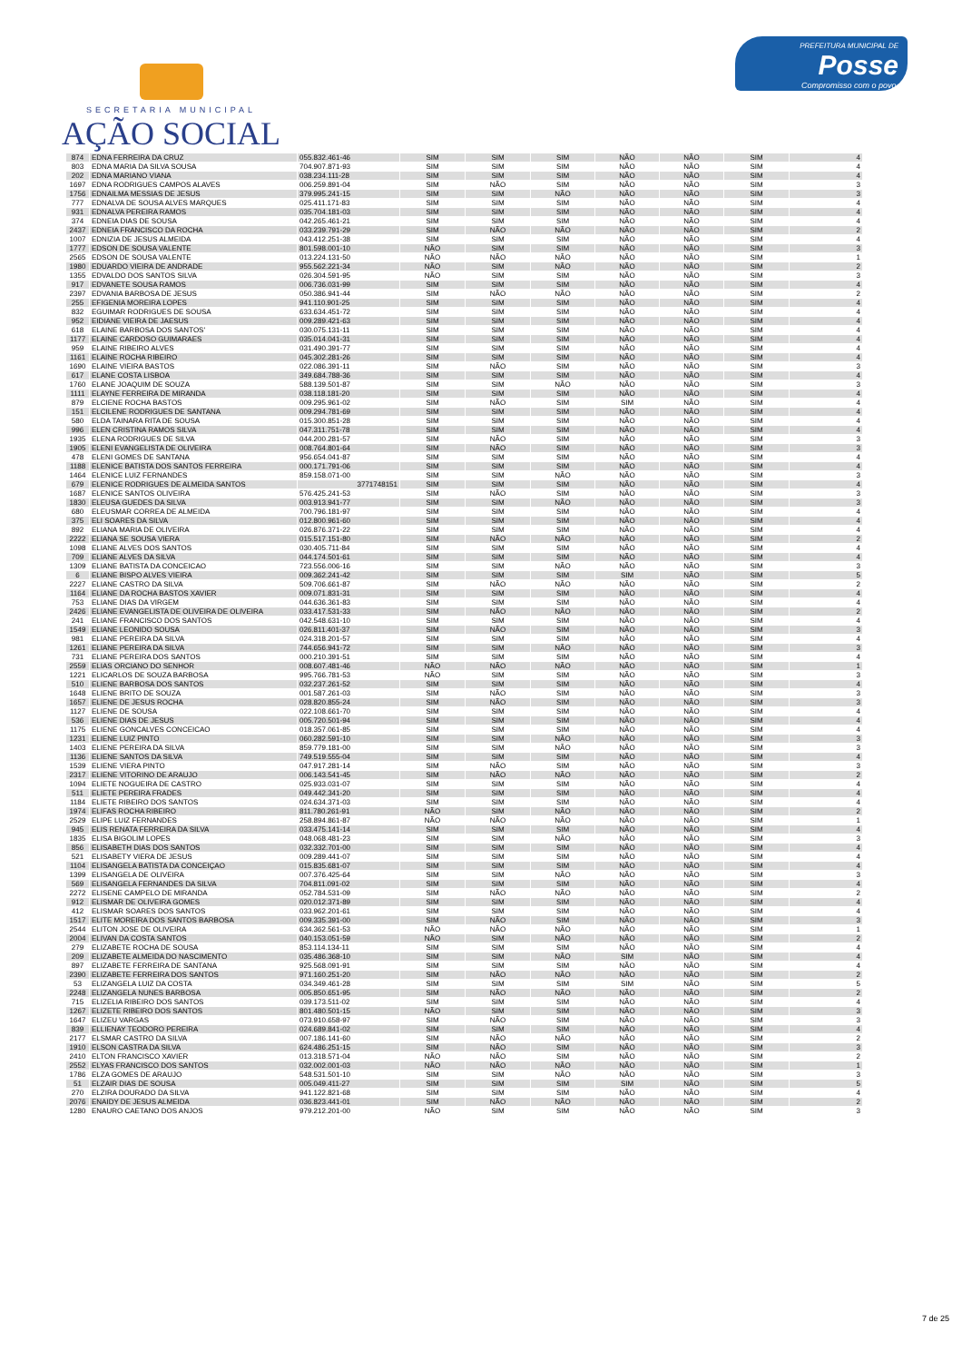SECRETARIA MUNICIPAL
AÇÃO SOCIAL
PREFEITURA MUNICIPAL DE
Posse
Compromisso com o povo.
| 874 | EDNA FERREIRA DA CRUZ | 055.832.461-46 | SIM | SIM | SIM | NÃO | NÃO | SIM | 4 |
| 803 | EDNA MARIA DA SILVA SOUSA | 704.907.871-93 | SIM | SIM | SIM | NÃO | NÃO | SIM | 4 |
| 202 | EDNA MARIANO VIANA | 038.234.111-28 | SIM | SIM | SIM | NÃO | NÃO | SIM | 4 |
| 1697 | EDNA RODRIGUES CAMPOS ALAVES | 006.259.891-04 | SIM | NÃO | SIM | NÃO | NÃO | SIM | 3 |
| 1756 | EDNAILMA MESSIAS DE JESUS | 379.995.241-15 | SIM | SIM | NÃO | NÃO | NÃO | SIM | 3 |
| 777 | EDNALVA DE SOUSA ALVES MARQUES | 025.411.171-83 | SIM | SIM | SIM | NÃO | NÃO | SIM | 4 |
| 931 | EDNALVA PEREIRA RAMOS | 035.704.181-03 | SIM | SIM | SIM | NÃO | NÃO | SIM | 4 |
| 374 | EDNEIA DIAS DE SOUSA | 042.265.461-21 | SIM | SIM | SIM | NÃO | NÃO | SIM | 4 |
| 2437 | EDNEIA FRANCISCO DA ROCHA | 033.239.791-29 | SIM | NÃO | NÃO | NÃO | NÃO | SIM | 2 |
| 1007 | EDNIZIA DE JESUS ALMEIDA | 043.412.251-38 | SIM | SIM | SIM | NÃO | NÃO | SIM | 4 |
| 1777 | EDSON DE SOUSA VALENTE | 801.598.001-10 | NÃO | SIM | SIM | NÃO | NÃO | SIM | 3 |
| 2565 | EDSON DE SOUSA VALENTE | 013.224.131-50 | NÃO | NÃO | NÃO | NÃO | NÃO | SIM | 1 |
| 1980 | EDUARDO VIEIRA DE ANDRADE | 955.562.221-34 | NÃO | SIM | NÃO | NÃO | NÃO | SIM | 2 |
| 1355 | EDVALDO DOS SANTOS SILVA | 026.304.591-95 | NÃO | SIM | SIM | NÃO | NÃO | SIM | 3 |
| 917 | EDVANETE SOUSA RAMOS | 006.736.031-99 | SIM | SIM | SIM | NÃO | NÃO | SIM | 4 |
| 2397 | EDVANIA BARBOSA DE JESUS | 050.386.941-44 | SIM | NÃO | NÃO | NÃO | NÃO | SIM | 2 |
| 255 | EFIGENIA MOREIRA LOPES | 941.110.901-25 | SIM | SIM | SIM | NÃO | NÃO | SIM | 4 |
| 832 | EGUIMAR RODRIGUES DE SOUSA | 633.634.451-72 | SIM | SIM | SIM | NÃO | NÃO | SIM | 4 |
| 952 | EIDIANE VIEIRA DE JAESUS | 009.289.421-63 | SIM | SIM | SIM | NÃO | NÃO | SIM | 4 |
| 618 | ELAINE BARBOSA DOS SANTOS' | 030.075.131-11 | SIM | SIM | SIM | NÃO | NÃO | SIM | 4 |
| 1177 | ELAINE CARDOSO GUIMARAES | 035.014.041-31 | SIM | SIM | SIM | NÃO | NÃO | SIM | 4 |
| 959 | ELAINE RIBEIRO ALVES | 031.490.391-77 | SIM | SIM | SIM | NÃO | NÃO | SIM | 4 |
| 1161 | ELAINE ROCHA RIBEIRO | 045.302.281-26 | SIM | SIM | SIM | NÃO | NÃO | SIM | 4 |
| 1690 | ELAINE VIEIRA BASTOS | 022.086.391-11 | SIM | NÃO | SIM | NÃO | NÃO | SIM | 3 |
| 617 | ELANE COSTA LISBOA | 349.684.788-36 | SIM | SIM | SIM | NÃO | NÃO | SIM | 4 |
| 1760 | ELANE JOAQUIM DE SOUZA | 588.139.501-87 | SIM | SIM | NÃO | NÃO | NÃO | SIM | 3 |
| 1111 | ELAYNE FERREIRA DE MIRANDA | 038.118.181-20 | SIM | SIM | SIM | NÃO | NÃO | SIM | 4 |
| 879 | ELCIENE ROCHA BASTOS | 009.295.961-02 | SIM | NÃO | SIM | SIM | NÃO | SIM | 4 |
| 151 | ELCILENE RODRIGUES DE SANTANA | 009.294.781-69 | SIM | SIM | SIM | NÃO | NÃO | SIM | 4 |
| 580 | ELDA TAINARA RITA DE SOUSA | 015.300.851-28 | SIM | SIM | SIM | NÃO | NÃO | SIM | 4 |
| 996 | ELEN CRISTINA RAMOS SILVA | 047.311.751-78 | SIM | SIM | SIM | NÃO | NÃO | SIM | 4 |
| 1935 | ELENA RODRIGUES DE SILVA | 044.200.281-57 | SIM | NÃO | SIM | NÃO | NÃO | SIM | 3 |
| 1905 | ELENI EVANGELISTA DE OLIVEIRA | 008.764.801-64 | SIM | NÃO | SIM | NÃO | NÃO | SIM | 3 |
| 478 | ELENI GOMES DE SANTANA | 956.654.041-87 | SIM | SIM | SIM | NÃO | NÃO | SIM | 4 |
| 1188 | ELENICE BATISTA DOS SANTOS FERREIRA | 000.171.791-06 | SIM | SIM | SIM | NÃO | NÃO | SIM | 4 |
| 1464 | ELENICE LUIZ FERNANDES | 859.158.071-00 | SIM | SIM | NÃO | NÃO | NÃO | SIM | 3 |
| 679 | ELENICE RODRIGUES DE ALMEIDA SANTOS | 3771748151 | SIM | SIM | SIM | NÃO | NÃO | SIM | 4 |
| 1687 | ELENICE SANTOS OLIVEIRA | 576.425.241-53 | SIM | NÃO | SIM | NÃO | NÃO | SIM | 3 |
| 1830 | ELEUSA GUEDES DA SILVA | 003.913.941-77 | SIM | SIM | NÃO | NÃO | NÃO | SIM | 3 |
| 680 | ELEUSMAR CORREA DE ALMEIDA | 700.796.181-97 | SIM | SIM | SIM | NÃO | NÃO | SIM | 4 |
| 375 | ELI SOARES DA SILVA | 012.800.961-60 | SIM | SIM | SIM | NÃO | NÃO | SIM | 4 |
| 892 | ELIANA MARIA DE OLIVEIRA | 026.876.371-22 | SIM | SIM | SIM | NÃO | NÃO | SIM | 4 |
| 2222 | ELIANA SE SOUSA VIERA | 015.517.151-80 | SIM | NÃO | NÃO | NÃO | NÃO | SIM | 2 |
| 1098 | ELIANE ALVES DOS SANTOS | 030.405.711-84 | SIM | SIM | SIM | NÃO | NÃO | SIM | 4 |
| 709 | ELIANE ALVES DA SILVA | 044.174.501-61 | SIM | SIM | SIM | NÃO | NÃO | SIM | 4 |
| 1309 | ELIANE BATISTA DA CONCEICAO | 723.556.006-16 | SIM | SIM | NÃO | NÃO | NÃO | SIM | 3 |
| 6 | ELIANE BISPO ALVES VIEIRA | 009.362.241-42 | SIM | SIM | SIM | SIM | NÃO | SIM | 5 |
| 2227 | ELIANE CASTRO DA SILVA | 509.706.661-87 | SIM | NÃO | NÃO | NÃO | NÃO | SIM | 2 |
| 1164 | ELIANE DA ROCHA BASTOS XAVIER | 009.071.831-31 | SIM | SIM | SIM | NÃO | NÃO | SIM | 4 |
| 753 | ELIANE DIAS DA VIRGEM | 044.636.361-83 | SIM | SIM | SIM | NÃO | NÃO | SIM | 4 |
| 2426 | ELIANE EVANGELISTA DE OLIVEIRA DE OLIVEIRA | 033.417.531-33 | SIM | NÃO | NÃO | NÃO | NÃO | SIM | 2 |
| 241 | ELIANE FRANCISCO DOS SANTOS | 042.548.631-10 | SIM | SIM | SIM | NÃO | NÃO | SIM | 4 |
| 1549 | ELIANE LEONIDO SOUSA | 026.811.401-37 | SIM | NÃO | SIM | NÃO | NÃO | SIM | 3 |
| 981 | ELIANE PEREIRA DA SILVA | 024.318.201-57 | SIM | SIM | SIM | NÃO | NÃO | SIM | 4 |
| 1261 | ELIANE PEREIRA DA SILVA | 744.656.941-72 | SIM | SIM | NÃO | NÃO | NÃO | SIM | 3 |
| 731 | ELIANE PEREIRA DOS SANTOS | 000.210.391-51 | SIM | SIM | SIM | NÃO | NÃO | SIM | 4 |
| 2559 | ELIAS ORCIANO DO SENHOR | 008.607.481-46 | NÃO | NÃO | NÃO | NÃO | NÃO | SIM | 1 |
| 1221 | ELICARLOS DE SOUZA BARBOSA | 995.766.781-53 | NÃO | SIM | SIM | NÃO | NÃO | SIM | 3 |
| 510 | ELIENE BARBOSA DOS SANTOS | 032.237.261-52 | SIM | SIM | SIM | NÃO | NÃO | SIM | 4 |
| 1648 | ELIENE BRITO DE SOUZA | 001.587.261-03 | SIM | NÃO | SIM | NÃO | NÃO | SIM | 3 |
| 1657 | ELIENE DE JESUS ROCHA | 028.820.855-24 | SIM | NÃO | SIM | NÃO | NÃO | SIM | 3 |
| 1127 | ELIENE DE SOUSA | 022.108.661-70 | SIM | SIM | SIM | NÃO | NÃO | SIM | 4 |
| 536 | ELIENE DIAS DE JESUS | 005.720.501-94 | SIM | SIM | SIM | NÃO | NÃO | SIM | 4 |
| 1175 | ELIENE GONCALVES CONCEICAO | 018.357.061-85 | SIM | SIM | SIM | NÃO | NÃO | SIM | 4 |
| 1231 | ELIENE LUIZ PINTO | 060.282.591-10 | SIM | SIM | NÃO | NÃO | NÃO | SIM | 3 |
| 1403 | ELIENE PEREIRA DA SILVA | 859.779.181-00 | SIM | SIM | NÃO | NÃO | NÃO | SIM | 3 |
| 1136 | ELIENE SANTOS DA SILVA | 749.519.555-04 | SIM | SIM | SIM | NÃO | NÃO | SIM | 4 |
| 1539 | ELIENE VIERA PINTO | 047.917.281-14 | SIM | NÃO | SIM | NÃO | NÃO | SIM | 3 |
| 2317 | ELIENE VITORINO DE ARAUJO | 006.143.541-45 | SIM | NÃO | NÃO | NÃO | NÃO | SIM | 2 |
| 1094 | ELIETE NOGUEIRA DE CASTRO | 025.933.031-07 | SIM | SIM | SIM | NÃO | NÃO | SIM | 4 |
| 511 | ELIETE PEREIRA FRADES | 049.442.341-20 | SIM | SIM | SIM | NÃO | NÃO | SIM | 4 |
| 1184 | ELIETE RIBEIRO DOS SANTOS | 024.634.371-03 | SIM | SIM | SIM | NÃO | NÃO | SIM | 4 |
| 1974 | ELIFAS ROCHA RIBEIRO | 811.780.261-91 | NÃO | SIM | NÃO | NÃO | NÃO | SIM | 2 |
| 2529 | ELIPE LUIZ FERNANDES | 258.894.861-87 | NÃO | NÃO | NÃO | NÃO | NÃO | SIM | 1 |
| 945 | ELIS RENATA FERREIRA DA SILVA | 033.475.141-14 | SIM | SIM | SIM | NÃO | NÃO | SIM | 4 |
| 1835 | ELISA BIGOLIM LOPES | 048.068.481-23 | SIM | SIM | NÃO | NÃO | NÃO | SIM | 3 |
| 856 | ELISABETH DIAS DOS SANTOS | 032.332.701-00 | SIM | SIM | SIM | NÃO | NÃO | SIM | 4 |
| 521 | ELISABETY VIERA DE JESUS | 009.289.441-07 | SIM | SIM | SIM | NÃO | NÃO | SIM | 4 |
| 1104 | ELISANGELA BATISTA DA CONCEIÇAO | 015.835.681-07 | SIM | SIM | SIM | NÃO | NÃO | SIM | 4 |
| 1399 | ELISANGELA DE OLIVEIRA | 007.376.425-64 | SIM | SIM | NÃO | NÃO | NÃO | SIM | 3 |
| 569 | ELISANGELA FERNANDES DA SILVA | 704.811.091-02 | SIM | SIM | SIM | NÃO | NÃO | SIM | 4 |
| 2272 | ELISENE CAMPELO DE MIRANDA | 052.784.531-09 | SIM | NÃO | NÃO | NÃO | NÃO | SIM | 2 |
| 912 | ELISMAR DE OLIVEIRA GOMES | 020.012.371-89 | SIM | SIM | SIM | NÃO | NÃO | SIM | 4 |
| 412 | ELISMAR SOARES DOS SANTOS | 033.962.201-61 | SIM | SIM | SIM | NÃO | NÃO | SIM | 4 |
| 1517 | ELITE MOREIRA DOS SANTOS BARBOSA | 009.335.391-00 | SIM | NÃO | SIM | NÃO | NÃO | SIM | 3 |
| 2544 | ELITON JOSE DE OLIVEIRA | 634.362.561-53 | NÃO | NÃO | NÃO | NÃO | NÃO | SIM | 1 |
| 2004 | ELIVAN DA COSTA SANTOS | 040.153.051-59 | NÃO | SIM | NÃO | NÃO | NÃO | SIM | 2 |
| 279 | ELIZABETE ROCHA DE SOUSA | 853.114.134-11 | SIM | SIM | SIM | NÃO | NÃO | SIM | 4 |
| 209 | ELIZABETE ALMEIDA DO NASCIMENTO | 035.486.368-10 | SIM | SIM | NÃO | SIM | NÃO | SIM | 4 |
| 897 | ELIZABETE FERREIRA DE SANTANA | 925.568.091-91 | SIM | SIM | SIM | NÃO | NÃO | SIM | 4 |
| 2390 | ELIZABETE FERREIRA DOS SANTOS | 971.160.251-20 | SIM | NÃO | NÃO | NÃO | NÃO | SIM | 2 |
| 53 | ELIZANGELA LUIZ DA COSTA | 034.349.461-28 | SIM | SIM | SIM | SIM | NÃO | SIM | 5 |
| 2248 | ELIZANGELA NUNES BARBOSA | 005.850.651-95 | SIM | NÃO | NÃO | NÃO | NÃO | SIM | 2 |
| 715 | ELIZELIA RIBEIRO DOS SANTOS | 039.173.511-02 | SIM | SIM | SIM | NÃO | NÃO | SIM | 4 |
| 1267 | ELIZETE RIBEIRO DOS SANTOS | 801.480.501-15 | NÃO | SIM | SIM | NÃO | NÃO | SIM | 3 |
| 1647 | ELIZEU VARGAS | 073.910.658-97 | SIM | NÃO | SIM | NÃO | NÃO | SIM | 3 |
| 839 | ELLIENAY TEODORO PEREIRA | 024.689.841-02 | SIM | SIM | SIM | NÃO | NÃO | SIM | 4 |
| 2177 | ELSMAR CASTRO DA SILVA | 007.186.141-60 | SIM | NÃO | NÃO | NÃO | NÃO | SIM | 2 |
| 1910 | ELSON CASTRA DA SILVA | 624.486.251-15 | SIM | NÃO | SIM | NÃO | NÃO | SIM | 3 |
| 2410 | ELTON FRANCISCO XAVIER | 013.318.571-04 | NÃO | NÃO | SIM | NÃO | NÃO | SIM | 2 |
| 2552 | ELYAS FRANCISCO DOS SANTOS | 032.002.001-03 | NÃO | NÃO | NÃO | NÃO | NÃO | SIM | 1 |
| 1786 | ELZA GOMES DE ARAUJO | 548.531.501-10 | SIM | SIM | NÃO | NÃO | NÃO | SIM | 3 |
| 51 | ELZAIR DIAS DE SOUSA | 005.049.411-27 | SIM | SIM | SIM | SIM | NÃO | SIM | 5 |
| 270 | ELZIRA DOURADO DA SILVA | 941.122.821-68 | SIM | SIM | SIM | NÃO | NÃO | SIM | 4 |
| 2076 | ENAIDY DE JESUS ALMEIDA | 036.823.441-01 | SIM | NÃO | NÃO | NÃO | NÃO | SIM | 2 |
| 1280 | ENAURO CAETANO DOS ANJOS | 979.212.201-00 | NÃO | SIM | SIM | NÃO | NÃO | SIM | 3 |
7 de 25